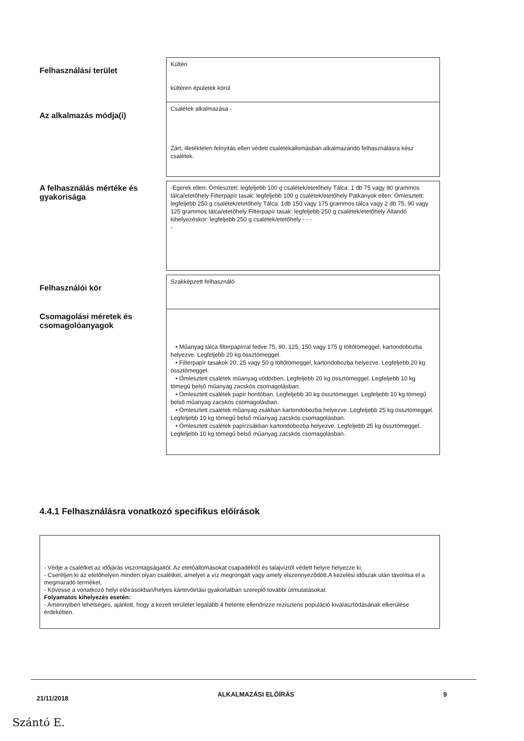Felhasználási terület
Kültéri
kültéren épületek körül
Az alkalmazás módja(i)
Csalétek alkalmazása -
Zárt, illetéktelen felnyitás ellen védett csalétekállomásban alkalmazandó felhasználásra kész csalétek.
A felhasználás mértéke és gyakorisága
-Egerek ellen: Ömlesztett: legfeljebb 100 g csalétek/etetőhely Tálca: 1 db 75 vagy 90 grammos tálca/etetőhely Filterpapír tasak: legfeljebb 100 g csalétek/etetőhely Patkányok ellen: Ömlesztett: legfeljebb 250 g csalétek/etetőhely Tálca: 1db 150 vagy 175 grammos tálca vagy 2 db 75, 90 vagy 125 grammos tálca/etetőhely Filterpapír tasak: legfeljebb 250 g csalétek/etetőhely Állandó kihelyezéskor: legfeljebb 250 g csalétek/etetőhely - - -
-
Felhasználói kör
Szakképzett felhasználó
Csomagolási méretek és csomagolóanyagok
• Műanyag tálca filterpapírral fedve 75, 90, 125, 150 vagy 175 g töltőtömeggel, kartondobozba helyezve. Legfeljebb 20 kg össztömeggel.
• Filterpapír tasakok 20, 25 vagy 50 g töltőtömeggel, kartondobozba helyezve. Legfeljebb 20 kg össztömeggel.
• Ömlesztett csalétek műanyag vödörben. Legfeljebb 20 kg össztömeggel. Legfeljebb 10 kg tömegű belső műanyag zacskós csomagolásban.
• Ömlesztett csalétek papír hordóban. Legfeljebb 30 kg össztömeggel. Legfeljebb 10 kg tömegű belső műanyag zacskós csomagolásban.
• Ömlesztett csalétek műanyag zsákban kartondobozba helyezve. Legfeljebb 25 kg össztömeggel. Legfeljebb 10 kg tömegű belső műanyag zacskós csomagolásban.
• Ömlesztett csalétek papírzsákban kartondobozba helyezve. Legfeljebb 25 kg össztömeggel. Legfeljebb 10 kg tömegű belső műanyag zacskós csomagolásban.
4.4.1 Felhasználásra vonatkozó specifikus előírások
- Védje a csalétket az időjárás viszontagságaitól. Az etetőállomásokat csapadéktól és talajvíztől védett helyre helyezze ki.
- Cseréljen ki az etetőhelyen minden olyan csalétket, amelyet a víz megrongált vagy amely elszennyeződött.A kezelési időszak után távolítsa el a megmaradó terméket.
- Kövesse a vonatkozó helyi előírásokban/helyes kártevőirtási gyakorlatban szereplő további útmutatásokat.
Folyamatos kihelyezés esetén:
- Amennyiben lehetséges, ajánlott, hogy a kezelt területet legalább 4 hetente ellenőrizze rezisztens populáció kiválasztódásának elkerülése érdekében.
21/11/2018 ALKALMAZÁSI ELŐÍRÁS 9
Szántó E.